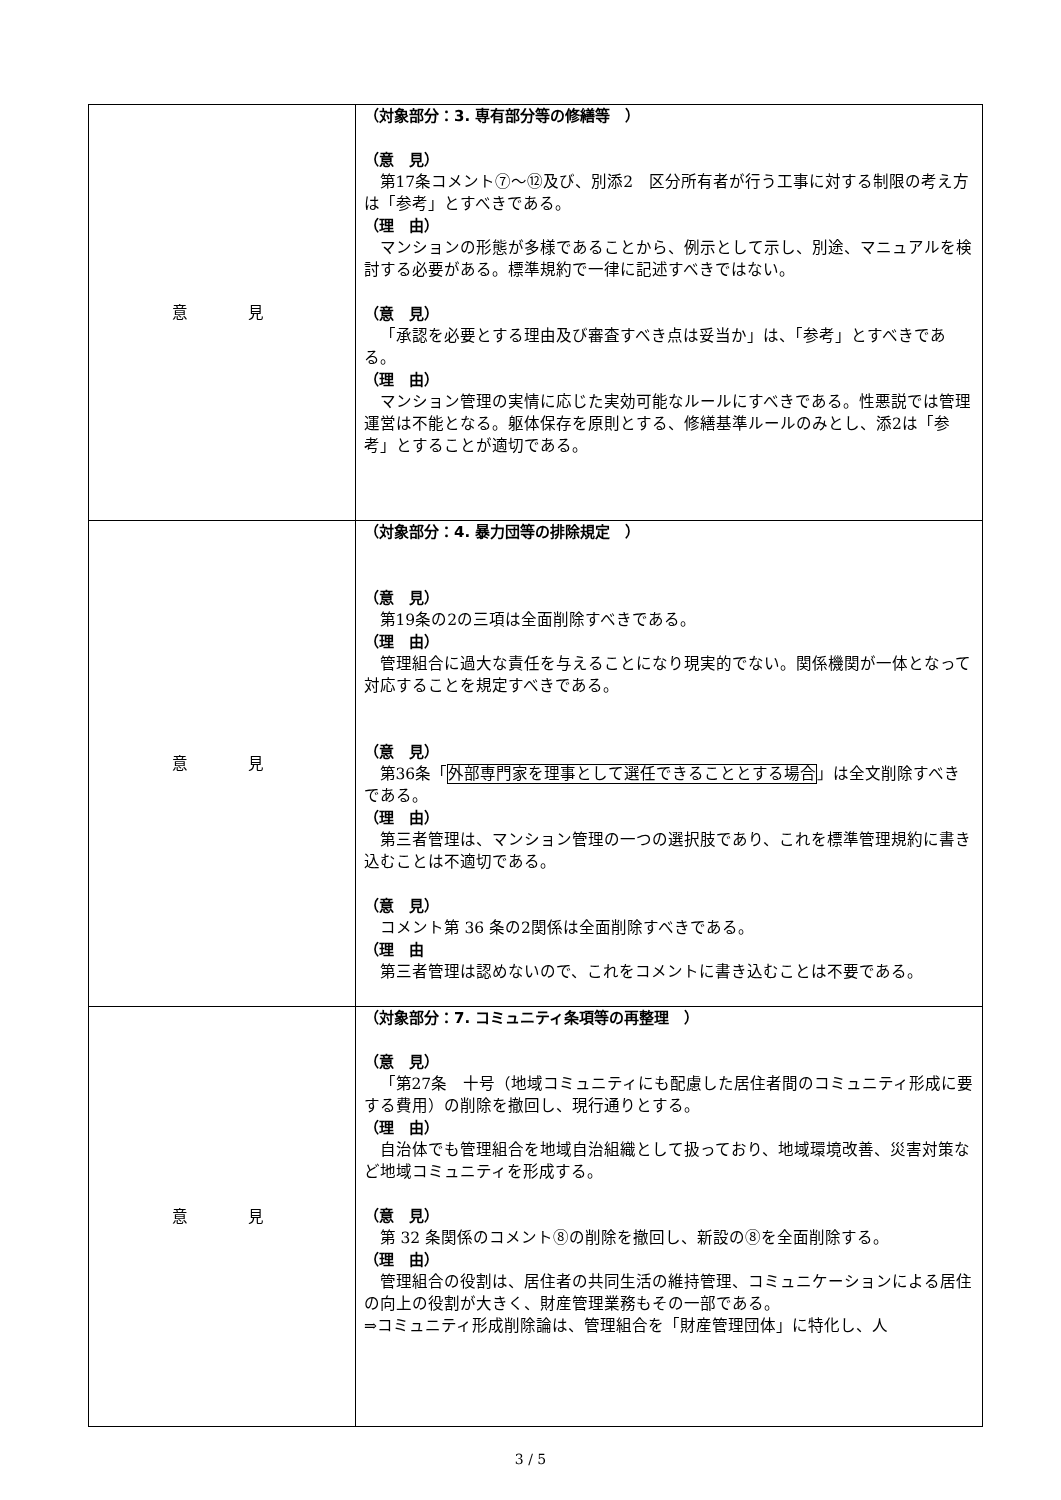| 意見 | （対象部分：3. 専有部分等の修繕等 ） （意 見） 第17条コメント⑦～⑫及び、別添2 区分所有者が行う工事に対する制限の考え方は「参考」とすべきである。 （理 由） マンションの形態が多様であることから、例示として示し、別途、マニュアルを検討する必要がある。標準規約で一律に記述すべきではない。 （意 見） 「承認を必要とする理由及び審査すべき点は妥当か」は、「参考」とすべきである。 （理 由） マンション管理の実情に応じた実効可能なルールにすべきである。性悪説では管理運営は不能となる。躯体保存を原則とする、修繕基準ルールのみとし、添2は「参考」とすることが適切である。 |
| 意見 | （対象部分：4. 暴力団等の排除規定 ） （意 見） 第19条の2の三項は全面削除すべきである。 （理 由） 管理組合に過大な責任を与えることになり現実的でない。関係機関が一体となって対応することを規定すべきである。 （意 見） 第36条「 外部専門家を理事として選任できることとする場合 」は全文削除すべきである。 （理 由） 第三者管理は、マンション管理の一つの選択肢であり、これを標準管理規約に書き込むことは不適切である。 （意 見） コメント第 36 条の2関係は全面削除すべきである。 （理 由 第三者管理は認めないので、これをコメントに書き込むことは不要である。 |
| 意見 | （対象部分：7. コミュニティ条項等の再整理 ） （意 見） 「第27条 十号（地域コミュニティにも配慮した居住者間のコミュニティ形成に要する費用）の削除を撤回し、現行通りとする。 （理 由） 自治体でも管理組合を地域自治組織として扱っており、地域環境改善、災害対策など地域コミュニティを形成する。 （意 見） 第 32 条関係のコメント⑧の削除を撤回し、新設の⑧を全面削除する。 （理 由） 管理組合の役割は、居住者の共同生活の維持管理、コミュニケーションによる居住の向上の役割が大きく、財産管理業務もその一部である。 ⇒コミュニティ形成削除論は、管理組合を「財産管理団体」に特化し、人 |
3 / 5